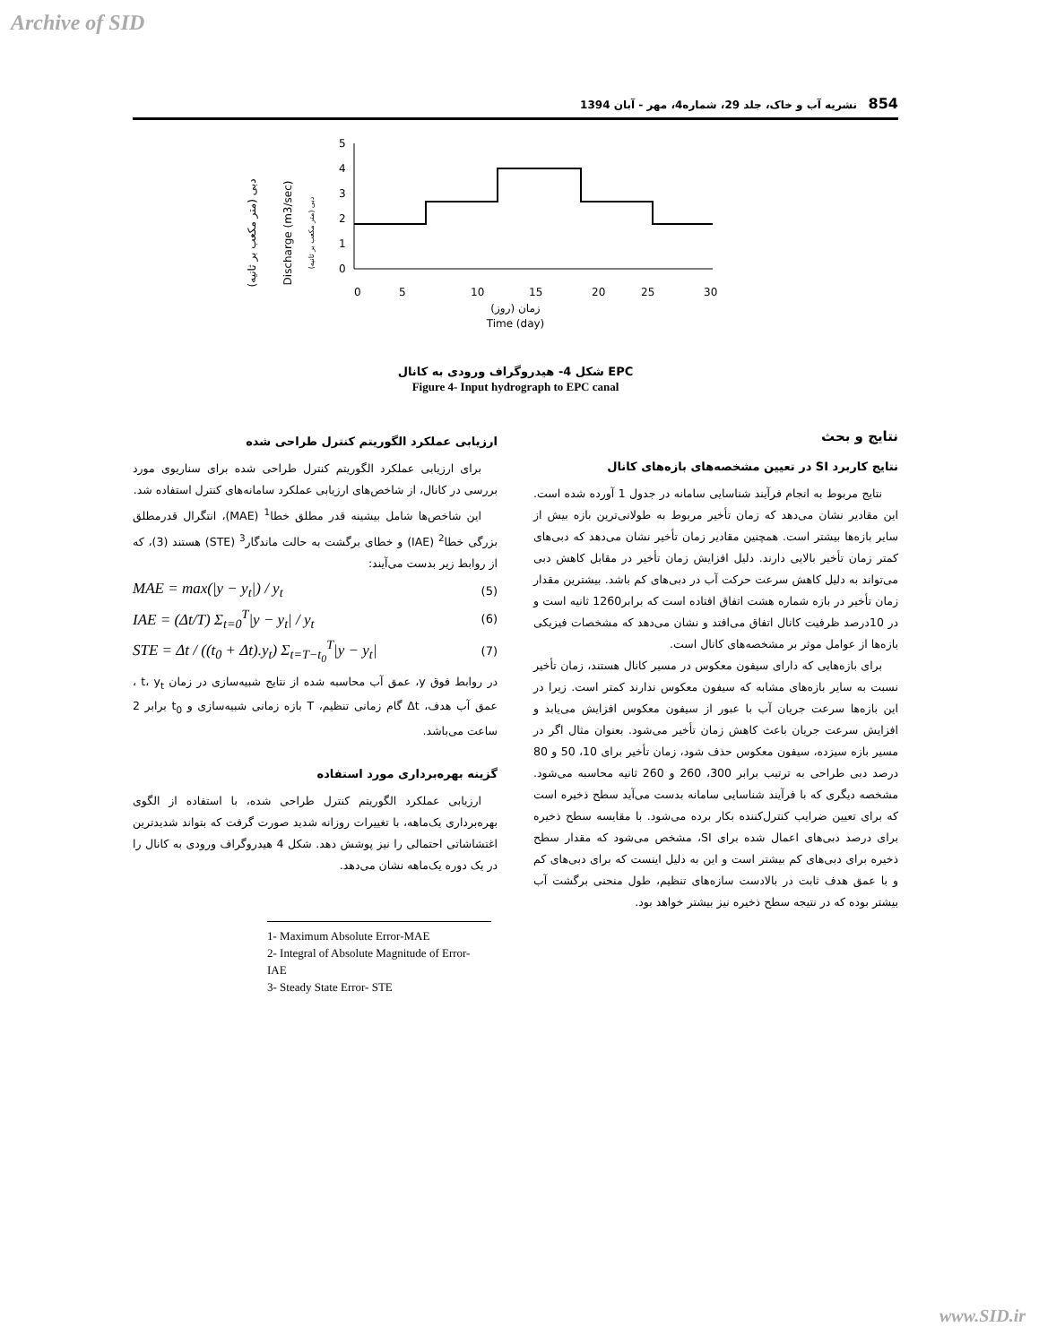Archive of SID
854 نشریه آب و خاک، جلد 29، شماره4، مهر - آبان 1394
دبی (متر مکعب بر ثانیه)
Discharge (m3/sec)
دبی (متر مکعب بر ثانیه)
5
4
3
2
1
0
0
5
10
15
20
25
30
زمان (روز)
Time (day)
شکل 4- هیدروگراف ورودی به کانال EPC
Figure 4- Input hydrograph to EPC canal
ارزیابی عملکرد الگوریتم کنترل طراحی شده
برای ارزیابی عملکرد الگوریتم کنترل طراحی شده برای سناریوی مورد بررسی در کانال، از شاخص‌های ارزیابی عملکرد سامانه‌های کنترل استفاده شد.
این شاخص‌ها شامل بیشینه قدر مطلق خطا<sup>1</sup> (MAE)، انتگرال قدرمطلق بزرگی خطا<sup>2</sup> (IAE) و خطای برگشت به حالت ماندگار<sup>3</sup> (STE) هستند (3)، که از روابط زیر بدست می‌آیند:
MAE = max(|y − y<sub>t</sub>|) / y<sub>t</sub> (5)
IAE = (Δt/T) Σ<sub>t=0</sub><sup>T</sup>|y − y<sub>t</sub>| / y<sub>t</sub> (6)
STE = Δt / ((t<sub>0</sub> + Δt).y<sub>t</sub>) Σ<sub>t=T−t<sub>0</sub></sub><sup>T</sup>|y − y<sub>t</sub>| (7)
در روابط فوق y، عمق آب محاسبه شده از نتایج شبیه‌سازی در زمان t، y<sub>t</sub> ، عمق آب هدف، Δt گام زمانی تنظیم، T بازه زمانی شبیه‌سازی و t<sub>0</sub> برابر 2 ساعت می‌باشد.
گزینه بهره‌برداری مورد استفاده
ارزیابی عملکرد الگوریتم کنترل طراحی شده، با استفاده از الگوی بهره‌برداری یک‌ماهه، با تغییرات روزانه شدید صورت گرفت که بتواند شدیدترین اغتشاشاتی احتمالی را نیز پوشش دهد. شکل 4 هیدروگراف ورودی به کانال را در یک دوره یک‌ماهه نشان می‌دهد.
1- Maximum Absolute Error-MAE
2- Integral of Absolute Magnitude of Error- IAE
3- Steady State Error- STE
نتایج و بحث
نتایج کاربرد SI در تعیین مشخصه‌های بازه‌های کانال
نتایج مربوط به انجام فرآیند شناسایی سامانه در جدول 1 آورده شده است. این مقادیر نشان می‌دهد که زمان تأخیر مربوط به طولانی‌ترین بازه بیش از سایر بازه‌ها بیشتر است. همچنین مقادیر زمان تأخیر نشان می‌دهد که دبی‌های کمتر زمان تأخیر بالایی دارند. دلیل افزایش زمان تأخیر در مقابل کاهش دبی می‌تواند به دلیل کاهش سرعت حرکت آب در دبی‌های کم باشد. بیشترین مقدار زمان تأخیر در بازه شماره هشت اتفاق افتاده است که برابر1260 ثانیه است و در 10درصد ظرفیت کانال اتفاق می‌افتد و نشان می‌دهد که مشخصات فیزیکی بازه‌ها از عوامل موثر بر مشخصه‌های کانال است.
برای بازه‌هایی که دارای سیفون معکوس در مسیر کانال هستند، زمان تأخیر نسبت به سایر بازه‌های مشابه که سیفون معکوس ندارند کمتر است. زیرا در این بازه‌ها سرعت جریان آب با عبور از سیفون معکوس افزایش می‌یابد و افزایش سرعت جریان باعث کاهش زمان تأخیر می‌شود. بعنوان مثال اگر در مسیر بازه سیزده، سیفون معکوس حذف شود، زمان تأخیر برای 10، 50 و 80 درصد دبی طراحی به ترتیب برابر 300، 260 و 260 ثانیه محاسبه می‌شود. مشخصه دیگری که با فرآیند شناسایی سامانه بدست می‌آید سطح ذخیره است که برای تعیین ضرایب کنترل‌کننده بکار برده می‌شود. با مقایسه سطح ذخیره برای درصد دبی‌های اعمال شده برای SI، مشخص می‌شود که مقدار سطح ذخیره برای دبی‌های کم بیشتر است و این به دلیل اینست که برای دبی‌های کم و با عمق هدف ثابت در بالادست سازه‌های تنظیم، طول منحنی برگشت آب بیشتر بوده که در نتیجه سطح ذخیره نیز بیشتر خواهد بود.
www.SID.ir